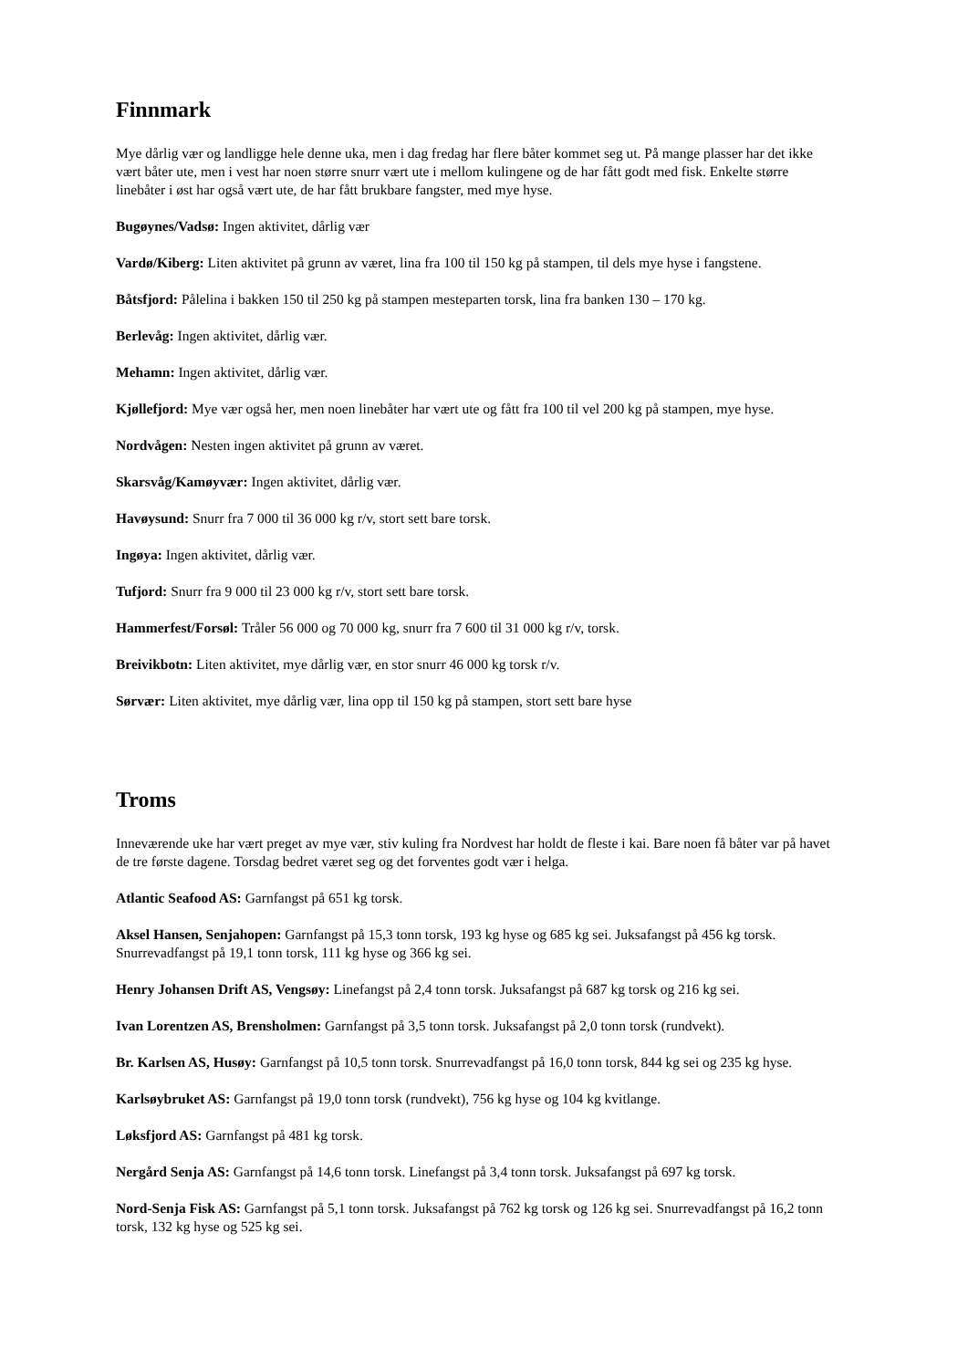Finnmark
Mye dårlig vær og landligge hele denne uka, men i dag fredag har flere båter kommet seg ut. På mange plasser har det ikke vært båter ute, men i vest har noen større snurr vært ute i mellom kulingene og de har fått godt med fisk. Enkelte større linebåter i øst har også vært ute, de har fått brukbare fangster, med mye hyse.
Bugøynes/Vadsø: Ingen aktivitet, dårlig vær
Vardø/Kiberg: Liten aktivitet på grunn av været, lina fra 100 til 150 kg på stampen, til dels mye hyse i fangstene.
Båtsfjord: Pålelina i bakken 150 til 250 kg på stampen mesteparten torsk, lina fra banken 130 – 170 kg.
Berlevåg: Ingen aktivitet, dårlig vær.
Mehamn: Ingen aktivitet, dårlig vær.
Kjøllefjord: Mye vær også her, men noen linebåter har vært ute og fått fra 100 til vel 200 kg på stampen, mye hyse.
Nordvågen: Nesten ingen aktivitet på grunn av været.
Skarsvåg/Kamøyvær: Ingen aktivitet, dårlig vær.
Havøysund: Snurr fra 7 000 til 36 000 kg r/v, stort sett bare torsk.
Ingøya: Ingen aktivitet, dårlig vær.
Tufjord: Snurr fra 9 000 til 23 000 kg r/v, stort sett bare torsk.
Hammerfest/Forsøl: Tråler 56 000 og 70 000 kg, snurr fra 7 600 til 31 000 kg r/v, torsk.
Breivikbotn: Liten aktivitet, mye dårlig vær, en stor snurr 46 000 kg torsk r/v.
Sørvær: Liten aktivitet, mye dårlig vær, lina opp til 150 kg på stampen, stort sett bare hyse
Troms
Inneværende uke har vært preget av mye vær, stiv kuling fra Nordvest har holdt de fleste i kai. Bare noen få båter var på havet de tre første dagene. Torsdag bedret været seg og det forventes godt vær i helga.
Atlantic Seafood AS: Garnfangst på 651 kg torsk.
Aksel Hansen, Senjahopen: Garnfangst på 15,3 tonn torsk, 193 kg hyse og 685 kg sei. Juksafangst på 456 kg torsk. Snurrevadfangst på 19,1 tonn torsk, 111 kg hyse og 366 kg sei.
Henry Johansen Drift AS, Vengsøy: Linefangst på 2,4 tonn torsk. Juksafangst på 687 kg torsk og 216 kg sei.
Ivan Lorentzen AS, Brensholmen: Garnfangst på 3,5 tonn torsk. Juksafangst på 2,0 tonn torsk (rundvekt).
Br. Karlsen AS, Husøy: Garnfangst på 10,5 tonn torsk. Snurrevadfangst på 16,0 tonn torsk, 844 kg sei og 235 kg hyse.
Karlsøybruket AS: Garnfangst på 19,0 tonn torsk (rundvekt), 756 kg hyse og 104 kg kvitlange.
Løksfjord AS: Garnfangst på 481 kg torsk.
Nergård Senja AS: Garnfangst på 14,6 tonn torsk. Linefangst på 3,4 tonn torsk. Juksafangst på 697 kg torsk.
Nord-Senja Fisk AS: Garnfangst på 5,1 tonn torsk. Juksafangst på 762 kg torsk og 126 kg sei. Snurrevadfangst på 16,2 tonn torsk, 132 kg hyse og 525 kg sei.